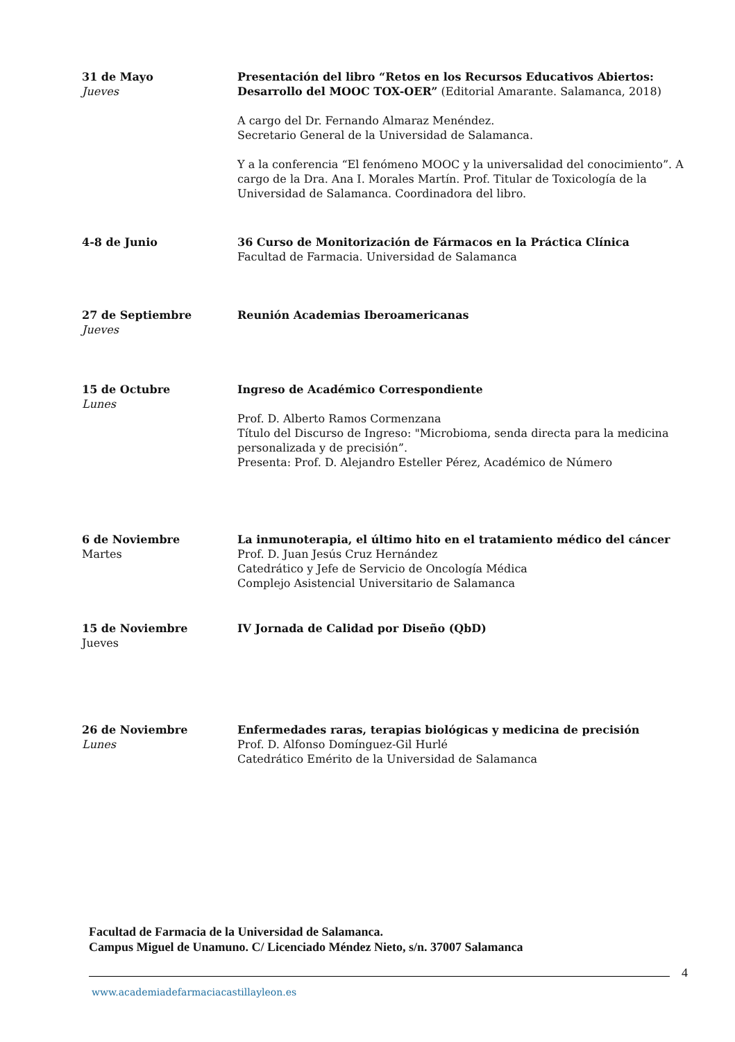31 de Mayo
Jueves
Presentación del libro “Retos en los Recursos Educativos Abiertos: Desarrollo del MOOC TOX-OER” (Editorial Amarante. Salamanca, 2018)
A cargo del Dr. Fernando Almaraz Menéndez.
Secretario General de la Universidad de Salamanca.
Y a la conferencia “El fenómeno MOOC y la universalidad del conocimiento”. A cargo de la Dra. Ana I. Morales Martín. Prof. Titular de Toxicología de la Universidad de Salamanca. Coordinadora del libro.
4-8 de Junio 36 Curso de Monitorización de Fármacos en la Práctica Clínica
Facultad de Farmacia. Universidad de Salamanca
27 de Septiembre
Jueves
Reunión Academias Iberoamericanas
15 de Octubre
Lunes
Ingreso de Académico Correspondiente
Prof. D. Alberto Ramos Cormenzana
Título del Discurso de Ingreso: "Microbioma, senda directa para la medicina personalizada y de precisión”.
Presenta: Prof. D. Alejandro Esteller Pérez, Académico de Número
6 de Noviembre
Martes
La inmunoterapia, el último hito en el tratamiento médico del cáncer
Prof. D. Juan Jesús Cruz Hernández
Catedrático y Jefe de Servicio de Oncología Médica
Complejo Asistencial Universitario de Salamanca
15 de Noviembre
Jueves
IV Jornada de Calidad por Diseño (QbD)
26 de Noviembre
Lunes
Enfermedades raras, terapias biológicas y medicina de precisión
Prof. D. Alfonso Domínguez-Gil Hurlé
Catedrático Emérito de la Universidad de Salamanca
Facultad de Farmacia de la Universidad de Salamanca.
Campus Miguel de Unamuno. C/ Licenciado Méndez Nieto, s/n. 37007 Salamanca
4
www.academiadefarmaciacastillayleon.es